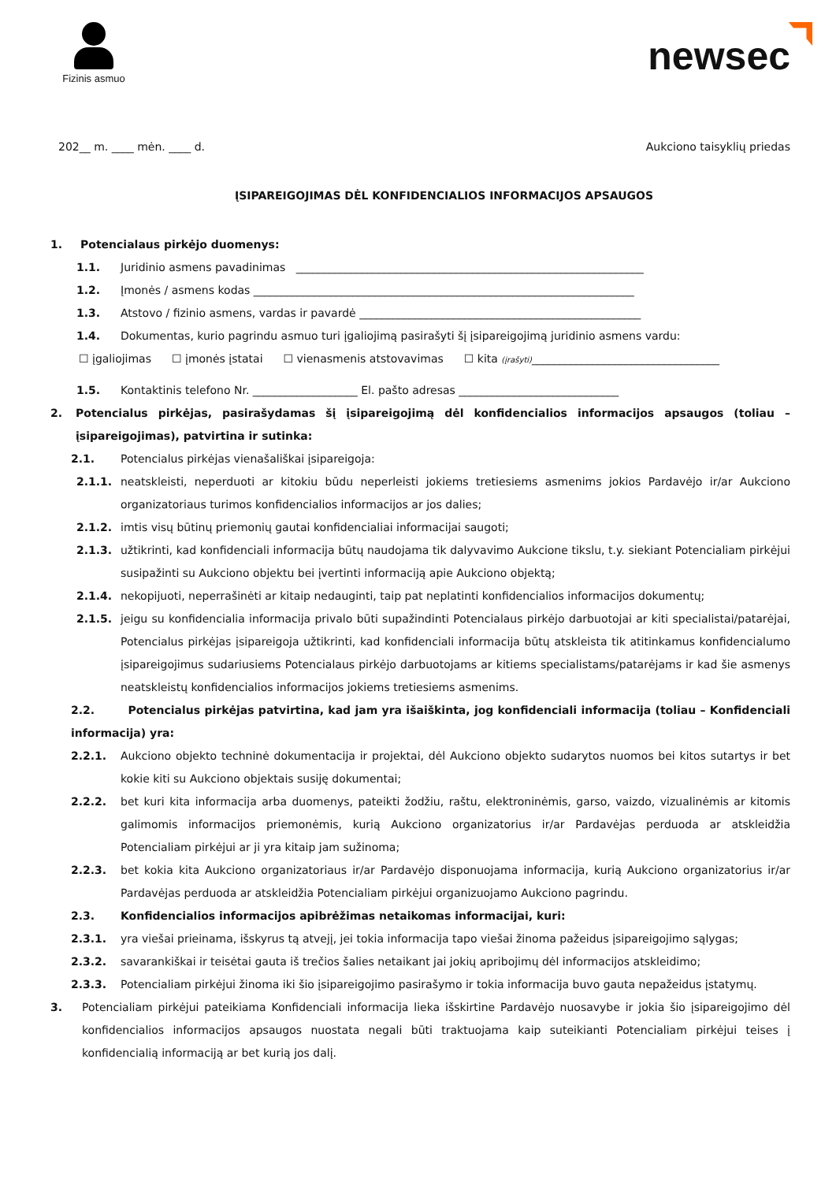Fizinis asmuo
newsec
202__ m. ____ mėn. ____ d. Aukciono taisyklių priedas
ĮSIPAREIGOJIMAS DĖL KONFIDENCIALIOS INFORMACIJOS APSAUGOS
1. Potencialaus pirkėjo duomenys:
1.1. Juridinio asmens pavadinimas _______________________________________________________________
1.2. Įmonės / asmens kodas _____________________________________________________________________
1.3. Atstovo / fizinio asmens, vardas ir pavardė ___________________________________________________
1.4. Dokumentas, kurio pagrindu asmuo turi įgaliojimą pasirašyti šį įsipareigojimą juridinio asmens vardu:
☐ įgaliojimas ☐ įmonės įstatai ☐ vienasmenis atstovavimas ☐ kita (įrašyti)__________________________________
1.5. Kontaktinis telefono Nr. ___________________ El. pašto adresas _____________________________
2. Potencialus pirkėjas, pasirašydamas šį įsipareigojimą dėl konfidencialios informacijos apsaugos (toliau – įsipareigojimas), patvirtina ir sutinka:
2.1. Potencialus pirkėjas vienašališkai įsipareigoja:
2.1.1. neatskleisti, neperduoti ar kitokiu būdu neperleisti jokiems tretiesiems asmenims jokios Pardavėjo ir/ar Aukciono organizatoriaus turimos konfidencialios informacijos ar jos dalies;
2.1.2. imtis visų būtinų priemonių gautai konfidencialiai informacijai saugoti;
2.1.3. užtikrinti, kad konfidenciali informacija būtų naudojama tik dalyvavimo Aukcione tikslu, t.y. siekiant Potencialiam pirkėjui susipažinti su Aukciono objektu bei įvertinti informaciją apie Aukciono objektą;
2.1.4. nekopijuoti, neperrašinėti ar kitaip nedauginti, taip pat neplatinti konfidencialios informacijos dokumentų;
2.1.5. jeigu su konfidencialia informacija privalo būti supažindinti Potencialaus pirkėjo darbuotojai ar kiti specialistai/patarėjai, Potencialus pirkėjas įsipareigoja užtikrinti, kad konfidenciali informacija būtų atskleista tik atitinkamus konfidencialumo įsipareigojimus sudariusiems Potencialaus pirkėjo darbuotojams ar kitiems specialistams/patarėjams ir kad šie asmenys neatskleistų konfidencialios informacijos jokiems tretiesiems asmenims.
2.2. Potencialus pirkėjas patvirtina, kad jam yra išaiškinta, jog konfidenciali informacija (toliau – Konfidenciali informacija) yra:
2.2.1. Aukciono objekto techninė dokumentacija ir projektai, dėl Aukciono objekto sudarytos nuomos bei kitos sutartys ir bet kokie kiti su Aukciono objektais susiję dokumentai;
2.2.2. bet kuri kita informacija arba duomenys, pateikti žodžiu, raštu, elektroninėmis, garso, vaizdo, vizualinėmis ar kitomis galimomis informacijos priemonėmis, kurią Aukciono organizatorius ir/ar Pardavėjas perduoda ar atskleidžia Potencialiam pirkėjui ar ji yra kitaip jam sužinoma;
2.2.3. bet kokia kita Aukciono organizatoriaus ir/ar Pardavėjo disponuojama informacija, kurią Aukciono organizatorius ir/ar Pardavėjas perduoda ar atskleidžia Potencialiam pirkėjui organizuojamo Aukciono pagrindu.
2.3. Konfidencialios informacijos apibrėžimas netaikomas informacijai, kuri:
2.3.1. yra viešai prieinama, išskyrus tą atvejį, jei tokia informacija tapo viešai žinoma pažeidus įsipareigojimo sąlygas;
2.3.2. savarankiškai ir teisėtai gauta iš trečios šalies netaikant jai jokių apribojimų dėl informacijos atskleidimo;
2.3.3. Potencialiam pirkėjui žinoma iki šio įsipareigojimo pasirašymo ir tokia informacija buvo gauta nepažeidus įstatymų.
3. Potencialiam pirkėjui pateikiama Konfidenciali informacija lieka išskirtine Pardavėjo nuosavybe ir jokia šio įsipareigojimo dėl konfidencialios informacijos apsaugos nuostata negali būti traktuojama kaip suteikianti Potencialiam pirkėjui teises į konfidencialią informaciją ar bet kurią jos dalį.